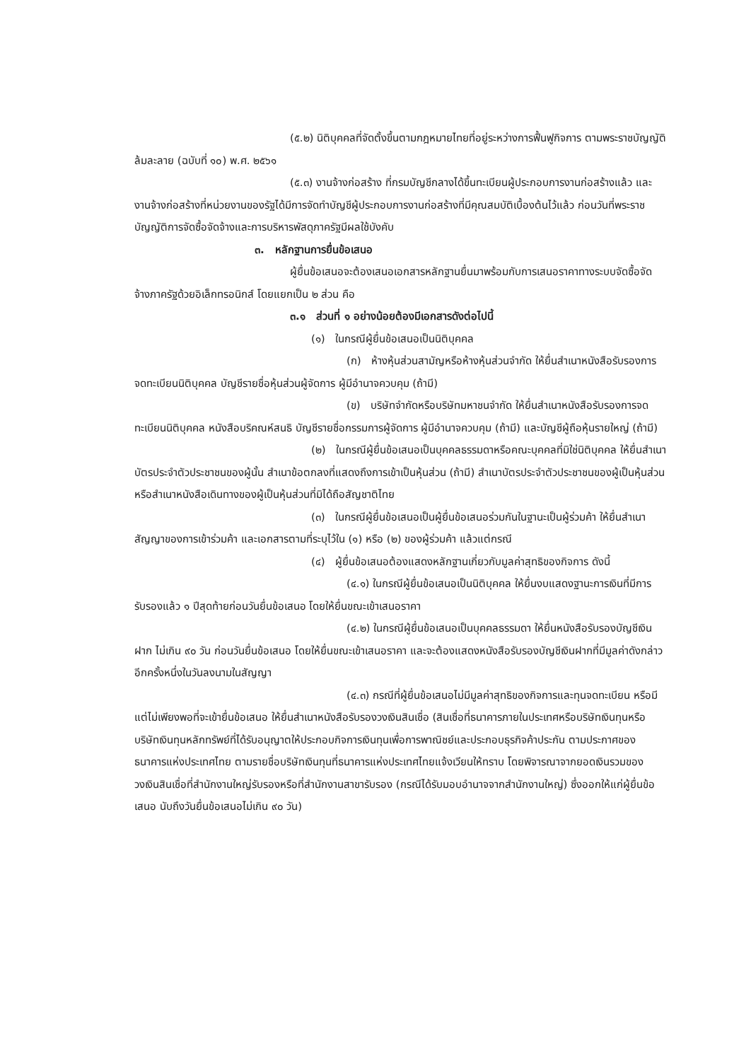(๕.๒) นิติบุคคลที่จัดตั้งขึ้นตามกฎหมายไทยที่อยู่ระหว่างการฟื้นฟูกิจการ ตามพระราชบัญญัติล้มละลาย (ฉบับที่ ๑๐) พ.ศ. ๒๕๖๑
(๕.๓) งานจ้างก่อสร้าง ที่กรมบัญชีกลางได้ขึ้นทะเบียนผู้ประกอบการงานก่อสร้างแล้ว และงานจ้างก่อสร้างที่หน่วยงานของรัฐได้มีการจัดทำบัญชีผู้ประกอบการงานก่อสร้างที่มีคุณสมบัติเบื้องต้นไว้แล้ว ก่อนวันที่พระราชบัญญัติการจัดซื้อจัดจ้างและการบริหารพัสดุภาครัฐมีผลใช้บังคับ
๓. หลักฐานการยื่นข้อเสนอ
ผู้ยื่นข้อเสนอจะต้องเสนอเอกสารหลักฐานยื่นมาพร้อมกับการเสนอราคาทางระบบจัดซื้อจัดจ้างภาครัฐด้วยอิเล็กทรอนิกส์ โดยแยกเป็น ๒ ส่วน คือ
๓.๑ ส่วนที่ ๑ อย่างน้อยต้องมีเอกสารดังต่อไปนี้
(๑) ในกรณีผู้ยื่นข้อเสนอเป็นนิติบุคคล
(ก) ห้างหุ้นส่วนสามัญหรือห้างหุ้นส่วนจำกัด ให้ยื่นสำเนาหนังสือรับรองการจดทะเบียนนิติบุคคล บัญชีรายชื่อหุ้นส่วนผู้จัดการ ผู้มีอำนาจควบคุม (ถ้ามี)
(ข) บริษัทจำกัดหรือบริษัทมหาชนจำกัด ให้ยื่นสำเนาหนังสือรับรองการจดทะเบียนนิติบุคคล หนังสือบริคณห์สนธิ บัญชีรายชื่อกรรมการผู้จัดการ ผู้มีอำนาจควบคุม (ถ้ามี) และบัญชีผู้ถือหุ้นรายใหญ่ (ถ้ามี)
(๒) ในกรณีผู้ยื่นข้อเสนอเป็นบุคคลธรรมดาหรือคณะบุคคลที่มิใช่นิติบุคคล ให้ยื่นสำเนาบัตรประจำตัวประชาชนของผู้นั้น สำเนาข้อตกลงที่แสดงถึงการเข้าเป็นหุ้นส่วน (ถ้ามี) สำเนาบัตรประจำตัวประชาชนของผู้เป็นหุ้นส่วน หรือสำเนาหนังสือเดินทางของผู้เป็นหุ้นส่วนที่มิได้ถือสัญชาติไทย
(๓) ในกรณีผู้ยื่นข้อเสนอเป็นผู้ยื่นข้อเสนอร่วมกันในฐานะเป็นผู้ร่วมค้า ให้ยื่นสำเนาสัญญาของการเข้าร่วมค้า และเอกสารตามที่ระบุไว้ใน (๑) หรือ (๒) ของผู้ร่วมค้า แล้วแต่กรณี
(๔) ผู้ยื่นข้อเสนอต้องแสดงหลักฐานเกี่ยวกับมูลค่าสุทธิของกิจการ ดังนี้
(๔.๑) ในกรณีผู้ยื่นข้อเสนอเป็นนิติบุคคล ให้ยื่นงบแสดงฐานะการเงินที่มีการรับรองแล้ว ๑ ปีสุดท้ายก่อนวันยื่นข้อเสนอ โดยให้ยื่นขณะเข้าเสนอราคา
(๔.๒) ในกรณีผู้ยื่นข้อเสนอเป็นบุคคลธรรมดา ให้ยื่นหนังสือรับรองบัญชีเงินฝาก ไม่เกิน ๙๐ วัน ก่อนวันยื่นข้อเสนอ โดยให้ยื่นขณะเข้าเสนอราคา และจะต้องแสดงหนังสือรับรองบัญชีเงินฝากที่มีมูลค่าดังกล่าวอีกครั้งหนึ่งในวันลงนามในสัญญา
(๔.๓) กรณีที่ผู้ยื่นข้อเสนอไม่มีมูลค่าสุทธิของกิจการและทุนจดทะเบียน หรือมีแต่ไม่เพียงพอที่จะเข้ายื่นข้อเสนอ ให้ยื่นสำเนาหนังสือรับรองวงเงินสินเชื่อ (สินเชื่อที่ธนาคารภายในประเทศหรือบริษัทเงินทุนหรือบริษัทเงินทุนหลักทรัพย์ที่ได้รับอนุญาตให้ประกอบกิจการเงินทุนเพื่อการพาณิชย์และประกอบธุรกิจค้าประกัน ตามประกาศของธนาคารแห่งประเทศไทย ตามรายชื่อบริษัทเงินทุนที่ธนาคารแห่งประเทศไทยแจ้งเวียนให้ทราบ โดยพิจารณาจากยอดเงินรวมของวงเงินสินเชื่อที่สำนักงานใหญ่รับรองหรือที่สำนักงานสาขารับรอง (กรณีได้รับมอบอำนาจจากสำนักงานใหญ่) ซึ่งออกให้แก่ผู้ยื่นข้อเสนอ นับถึงวันยื่นข้อเสนอไม่เกิน ๙๐ วัน)